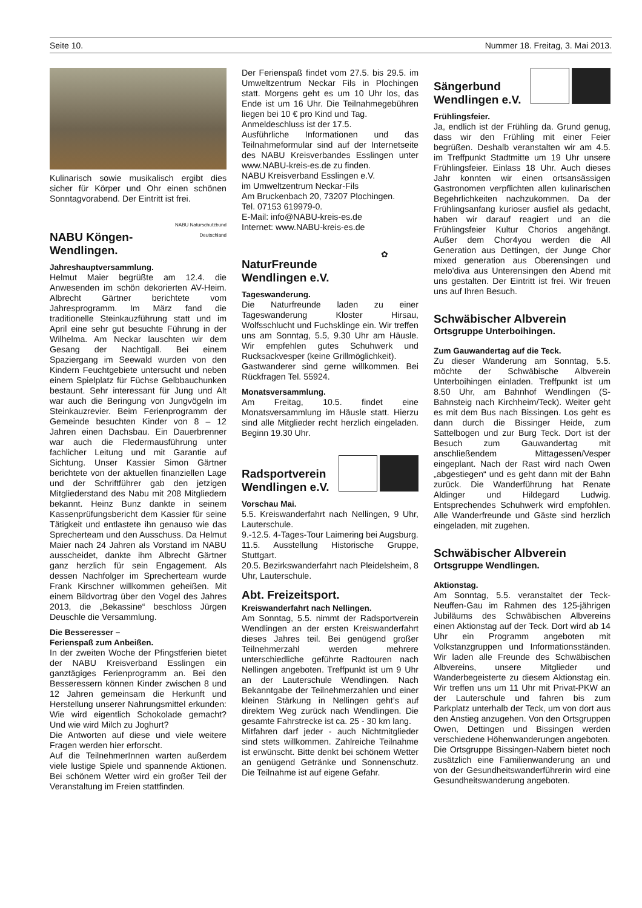Seite 10. Nummer 18. Freitag, 3. Mai 2013.
Kulinarisch sowie musikalisch ergibt dies sicher für Körper und Ohr einen schönen Sonntagvorabend. Der Eintritt ist frei.
NABU Köngen-
Wendlingen.
NABU Naturschutzbund Deutschland
Jahreshauptversammlung.
Helmut Maier begrüßte am 12.4. die Anwesenden im schön dekorierten AV-Heim. Albrecht Gärtner berichtete vom Jahresprogramm. Im März fand die traditionelle Steinkauzführung statt und im April eine sehr gut besuchte Führung in der Wilhelma. Am Neckar lauschten wir dem Gesang der Nachtigall. Bei einem Spaziergang im Seewald wurden von den Kindern Feuchtgebiete untersucht und neben einem Spielplatz für Füchse Gelbbauchunken bestaunt. Sehr interessant für Jung und Alt war auch die Beringung von Jungvögeln im Steinkauzrevier. Beim Ferienprogramm der Gemeinde besuchten Kinder von 8 – 12 Jahren einen Dachsbau. Ein Dauerbrenner war auch die Fledermausführung unter fachlicher Leitung und mit Garantie auf Sichtung. Unser Kassier Simon Gärtner berichtete von der aktuellen finanziellen Lage und der Schriftführer gab den jetzigen Mitgliederstand des Nabu mit 208 Mitgliedern bekannt. Heinz Bunz dankte in seinem Kassenprüfungsbericht dem Kassier für seine Tätigkeit und entlastete ihn genauso wie das Sprecherteam und den Ausschuss. Da Helmut Maier nach 24 Jahren als Vorstand im NABU ausscheidet, dankte ihm Albrecht Gärtner ganz herzlich für sein Engagement. Als dessen Nachfolger im Sprecherteam wurde Frank Kirschner willkommen geheißen. Mit einem Bildvortrag über den Vogel des Jahres 2013, die „Bekassine“ beschloss Jürgen Deuschle die Versammlung.
Die Besseresser –
Ferienspaß zum Anbeißen.
In der zweiten Woche der Pfingstferien bietet der NABU Kreisverband Esslingen ein ganztägiges Ferienprogramm an. Bei den Besseressern können Kinder zwischen 8 und 12 Jahren gemeinsam die Herkunft und Herstellung unserer Nahrungsmittel erkunden: Wie wird eigentlich Schokolade gemacht? Und wie wird Milch zu Joghurt?
Die Antworten auf diese und viele weitere Fragen werden hier erforscht.
Auf die TeilnehmerInnen warten außerdem viele lustige Spiele und spannende Aktionen. Bei schönem Wetter wird ein großer Teil der Veranstaltung im Freien stattfinden.
Der Ferienspaß findet vom 27.5. bis 29.5. im Umweltzentrum Neckar Fils in Plochingen statt. Morgens geht es um 10 Uhr los, das Ende ist um 16 Uhr. Die Teilnahmegebühren liegen bei 10 € pro Kind und Tag.
Anmeldeschluss ist der 17.5.
Ausführliche Informationen und das Teilnahmeformular sind auf der Internetseite des NABU Kreisverbandes Esslingen unter www.NABU-kreis-es.de zu finden.
NABU Kreisverband Esslingen e.V.
im Umweltzentrum Neckar-Fils
Am Bruckenbach 20, 73207 Plochingen.
Tel. 07153 619979-0.
E-Mail: info@NABU-kreis-es.de
Internet: www.NABU-kreis-es.de
NaturFreunde
Wendlingen e.V.
✿
Tageswanderung.
Die Naturfreunde laden zu einer Tageswanderung Kloster Hirsau, Wolfsschlucht und Fuchsklinge ein. Wir treffen uns am Sonntag, 5.5, 9.30 Uhr am Häusle. Wir empfehlen gutes Schuhwerk und Rucksackvesper (keine Grillmöglichkeit).
Gastwanderer sind gerne willkommen. Bei Rückfragen Tel. 55924.
Monatsversammlung.
Am Freitag, 10.5. findet eine Monatsversammlung im Häusle statt. Hierzu sind alle Mitglieder recht herzlich eingeladen. Beginn 19.30 Uhr.
Radsportverein
Wendlingen e.V.
Vorschau Mai.
5.5. Kreiswanderfahrt nach Nellingen, 9 Uhr, Lauterschule.
9.-12.5. 4-Tages-Tour Laimering bei Augsburg.
11.5. Ausstellung Historische Gruppe, Stuttgart.
20.5. Bezirkswanderfahrt nach Pleidelsheim, 8 Uhr, Lauterschule.
Abt. Freizeitsport.
Kreiswanderfahrt nach Nellingen.
Am Sonntag, 5.5. nimmt der Radsportverein Wendlingen an der ersten Kreiswanderfahrt dieses Jahres teil. Bei genügend großer Teilnehmerzahl werden mehrere unterschiedliche geführte Radtouren nach Nellingen angeboten. Treffpunkt ist um 9 Uhr an der Lauterschule Wendlingen. Nach Bekanntgabe der Teilnehmerzahlen und einer kleinen Stärkung in Nellingen geht’s auf direktem Weg zurück nach Wendlingen. Die gesamte Fahrstrecke ist ca. 25 - 30 km lang.
Mitfahren darf jeder - auch Nichtmitglieder sind stets willkommen. Zahlreiche Teilnahme ist erwünscht. Bitte denkt bei schönem Wetter an genügend Getränke und Sonnenschutz. Die Teilnahme ist auf eigene Gefahr.
Sängerbund
Wendlingen e.V.
Frühlingsfeier.
Ja, endlich ist der Frühling da. Grund genug, dass wir den Frühling mit einer Feier begrüßen. Deshalb veranstalten wir am 4.5. im Treffpunkt Stadtmitte um 19 Uhr unsere Frühlingsfeier. Einlass 18 Uhr. Auch dieses Jahr konnten wir einen ortsansässigen Gastronomen verpflichten allen kulinarischen Begehrlichkeiten nachzukommen. Da der Frühlingsanfang kurioser ausfiel als gedacht, haben wir darauf reagiert und an die Frühlingsfeier Kultur Chorios angehängt. Außer dem Chor4you werden die All Generation aus Dettingen, der Junge Chor mixed generation aus Oberensingen und melo'diva aus Unterensingen den Abend mit uns gestalten. Der Eintritt ist frei. Wir freuen uns auf Ihren Besuch.
Schwäbischer Albverein
Ortsgruppe Unterboihingen.
Zum Gauwandertag auf die Teck.
Zu dieser Wanderung am Sonntag, 5.5. möchte der Schwäbische Albverein Unterboihingen einladen. Treffpunkt ist um 8.50 Uhr, am Bahnhof Wendlingen (S-Bahnsteig nach Kirchheim/Teck). Weiter geht es mit dem Bus nach Bissingen. Los geht es dann durch die Bissinger Heide, zum Sattelbogen und zur Burg Teck. Dort ist der Besuch zum Gauwandertag mit anschließendem Mittagessen/Vesper eingeplant. Nach der Rast wird nach Owen „abgestiegen“ und es geht dann mit der Bahn zurück. Die Wanderführung hat Renate Aldinger und Hildegard Ludwig. Entsprechendes Schuhwerk wird empfohlen. Alle Wanderfreunde und Gäste sind herzlich eingeladen, mit zugehen.
Schwäbischer Albverein
Ortsgruppe Wendlingen.
Aktionstag.
Am Sonntag, 5.5. veranstaltet der Teck-Neuffen-Gau im Rahmen des 125-jährigen Jubiläums des Schwäbischen Albvereins einen Aktionstag auf der Teck. Dort wird ab 14 Uhr ein Programm angeboten mit Volkstanzgruppen und Informationsständen. Wir laden alle Freunde des Schwäbischen Albvereins, unsere Mitglieder und Wanderbegeisterte zu diesem Aktionstag ein. Wir treffen uns um 11 Uhr mit Privat-PKW an der Lauterschule und fahren bis zum Parkplatz unterhalb der Teck, um von dort aus den Anstieg anzugehen. Von den Ortsgruppen Owen, Dettingen und Bissingen werden verschiedene Höhenwanderungen angeboten.
Die Ortsgruppe Bissingen-Nabern bietet noch zusätzlich eine Familienwanderung an und von der Gesundheitswanderführerin wird eine Gesundheitswanderung angeboten.